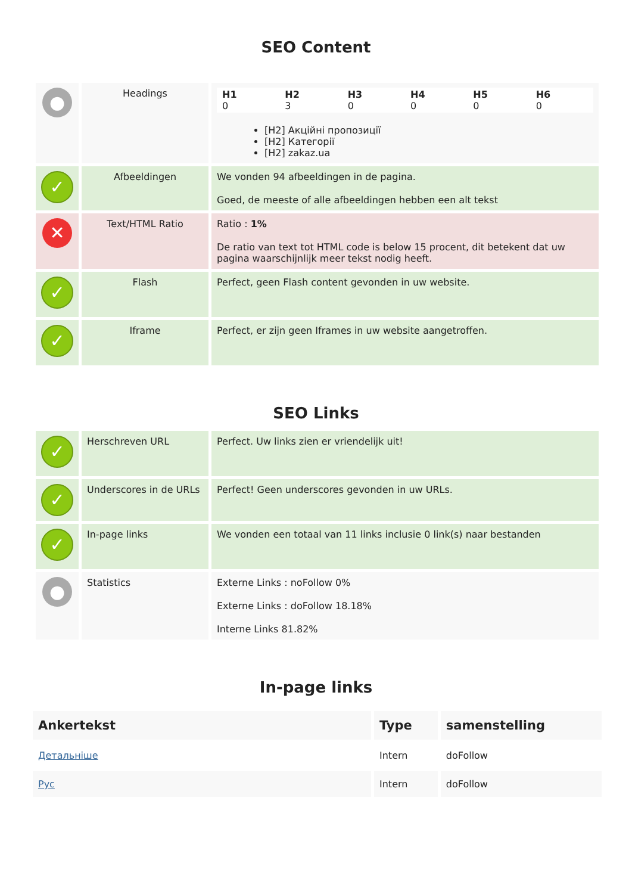SEO Content
| ● | Headings | / H1 0 / H2 3 / H3 0 / H4 0 / H5 0 / H6 0 / [H2] Акційні пропозиції [H2] Категорії [H2] zakaz.ua |
| ✓ | Afbeeldingen | We vonden 94 afbeeldingen in de pagina. Goed, de meeste of alle afbeeldingen hebben een alt tekst |
| ✕ | Text/HTML Ratio | Ratio : 1% De ratio van text tot HTML code is below 15 procent, dit betekent dat uw pagina waarschijnlijk meer tekst nodig heeft. |
| ✓ | Flash | Perfect, geen Flash content gevonden in uw website. |
| ✓ | Iframe | Perfect, er zijn geen Iframes in uw website aangetroffen. |
SEO Links
| ✓ | Herschreven URL | Perfect. Uw links zien er vriendelijk uit! |
| ✓ | Underscores in de URLs | Perfect! Geen underscores gevonden in uw URLs. |
| ✓ | In-page links | We vonden een totaal van 11 links inclusie 0 link(s) naar bestanden |
| ● | Statistics | Externe Links : noFollow 0% Externe Links : doFollow 18.18% Interne Links 81.82% |
In-page links
| Ankertekst | Type | samenstelling |
| --- | --- | --- |
| Детальніше | Intern | doFollow |
| Рус | Intern | doFollow |